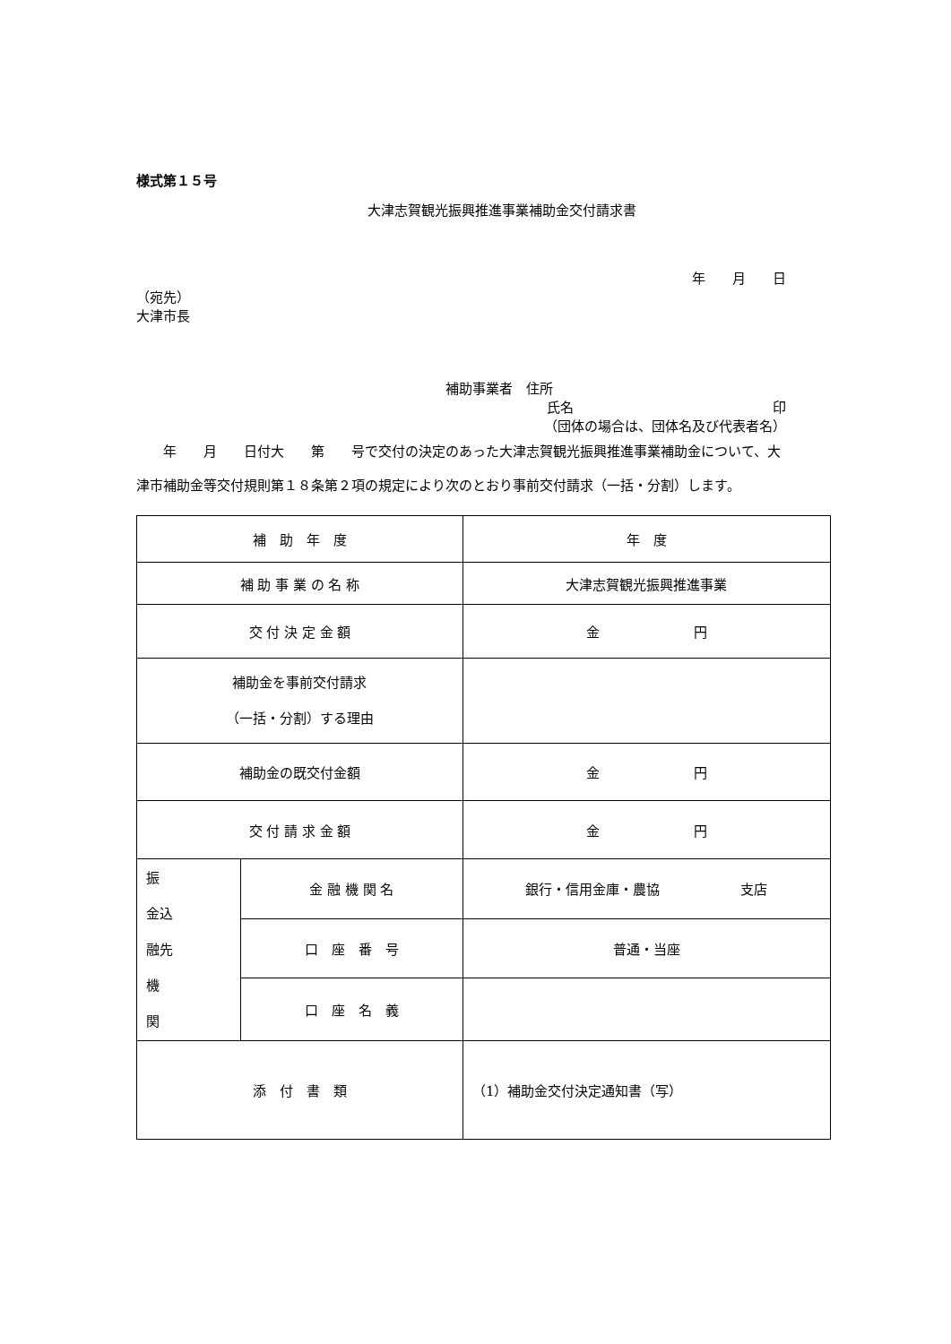様式第１５号
大津志賀観光振興推進事業補助金交付請求書
年　　月　　日
（宛先）
大津市長
補助事業者　住所
氏名 印
（団体の場合は、団体名及び代表者名）
　　年　　月　　日付大　　第　　号で交付の決定のあった大津志賀観光振興推進事業補助金について、大津市補助金等交付規則第１８条第２項の規定により次のとおり事前交付請求（一括・分割）します。
| 補 助 年 度 | | 年 度 |
| 補 助 事 業 の 名 称 | | 大津志賀観光振興推進事業 |
| 交 付 決 定 金 額 | | 金 円 |
| 補助金を事前交付請求 （一括・分割）する理由 | | |
| 補助金の既交付金額 | | 金 円 |
| 交 付 請 求 金 額 | | 金 円 |
| 振 金込 融先 機 関 | 金 融 機 関 名 | 銀行・信用金庫・農協 支店 |
| | 口 座 番 号 | 普通・当座 |
| | 口 座 名 義 | |
| 添 付 書 類 | | （1）補助金交付決定通知書（写） |